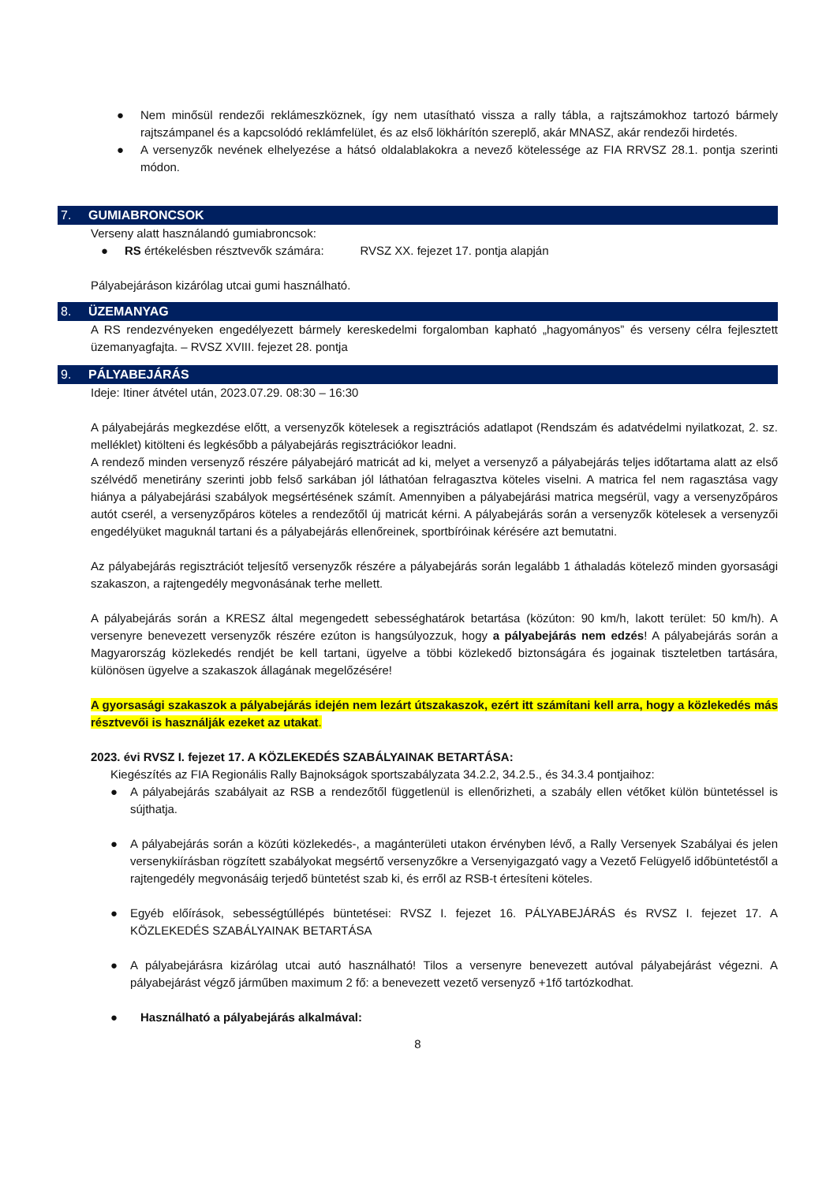● Nem minősül rendezői reklámeszköznek, így nem utasítható vissza a rally tábla, a rajtszámokhoz tartozó bármely rajtszámpanel és a kapcsolódó reklámfelület, és az első lökhárítón szereplő, akár MNASZ, akár rendezői hirdetés.
● A versenyzők nevének elhelyezése a hátsó oldalablakokra a nevező kötelessége az FIA RRVSZ 28.1. pontja szerinti módon.
7. GUMIABRONCSOK
Verseny alatt használandó gumiabroncsok:
● RS értékelésben résztvevők számára: RVSZ XX. fejezet 17. pontja alapján
Pályabejáráson kizárólag utcai gumi használható.
8. ÜZEMANYAG
A RS rendezvényeken engedélyezett bármely kereskedelmi forgalomban kapható „hagyományos” és verseny célra fejlesztett üzemanyagfajta. – RVSZ XVIII. fejezet 28. pontja
9. PÁLYABEJÁRÁS
Ideje: Itiner átvétel után, 2023.07.29. 08:30 – 16:30
A pályabejárás megkezdése előtt, a versenyzők kötelesek a regisztrációs adatlapot (Rendszám és adatvédelmi nyilatkozat, 2. sz. melléklet) kitölteni és legkésőbb a pályabejárás regisztrációkor leadni.
A rendező minden versenyző részére pályabejáró matricát ad ki, melyet a versenyző a pályabejárás teljes időtartama alatt az első szélvédő menetirány szerinti jobb felső sarkában jól láthatóan felragasztva köteles viselni. A matrica fel nem ragasztása vagy hiánya a pályabejárási szabályok megsértésének számít. Amennyiben a pályabejárási matrica megsérül, vagy a versenyzőpáros autót cserél, a versenyzőpáros köteles a rendezőtől új matricát kérni. A pályabejárás során a versenyzők kötelesek a versenyzői engedélyüket maguknál tartani és a pályabejárás ellenőreinek, sportbíróinak kérésére azt bemutatni.
Az pályabejárás regisztrációt teljesítő versenyzők részére a pályabejárás során legalább 1 áthaladás kötelező minden gyorsasági szakaszon, a rajtengedély megvonásának terhe mellett.
A pályabejárás során a KRESZ által megengedett sebességhatárok betartása (közúton: 90 km/h, lakott terület: 50 km/h). A versenyre benevezett versenyzők részére ezúton is hangsúlyozzuk, hogy a pályabejárás nem edzés! A pályabejárás során a Magyarország közlekedés rendjét be kell tartani, ügyelve a többi közlekedő biztonságára és jogainak tiszteletben tartására, különösen ügyelve a szakaszok állagának megelőzésére!
A gyorsasági szakaszok a pályabejárás idején nem lezárt útszakaszok, ezért itt számítani kell arra, hogy a közlekedés más résztvevői is használják ezeket az utakat.
2023. évi RVSZ I. fejezet 17. A KÖZLEKEDÉS SZABÁLYAINAK BETARTÁSA:
Kiegészítés az FIA Regionális Rally Bajnokságok sportszabályzata 34.2.2, 34.2.5., és 34.3.4 pontjaihoz:
● A pályabejárás szabályait az RSB a rendezőtől függetlenül is ellenőrizheti, a szabály ellen vétőket külön büntetéssel is sújthatja.
● A pályabejárás során a közúti közlekedés-, a magánterületi utakon érvényben lévő, a Rally Versenyek Szabályai és jelen versenykiírásban rögzített szabályokat megsértő versenyzőkre a Versenyigazgató vagy a Vezető Felügyelő időbüntetéstől a rajtengedély megvonásáig terjedő büntetést szab ki, és erről az RSB-t értesíteni köteles.
● Egyéb előírások, sebességtúllépés büntetései: RVSZ I. fejezet 16. PÁLYABEJÁRÁS és RVSZ I. fejezet 17. A KÖZLEKEDÉS SZABÁLYAINAK BETARTÁSA
● A pályabejárásra kizárólag utcai autó használható! Tilos a versenyre benevezett autóval pályabejárást végezni. A pályabejárást végző járműben maximum 2 fő: a benevezett vezető versenyző +1fő tartózkodhat.
● Használható a pályabejárás alkalmával:
8